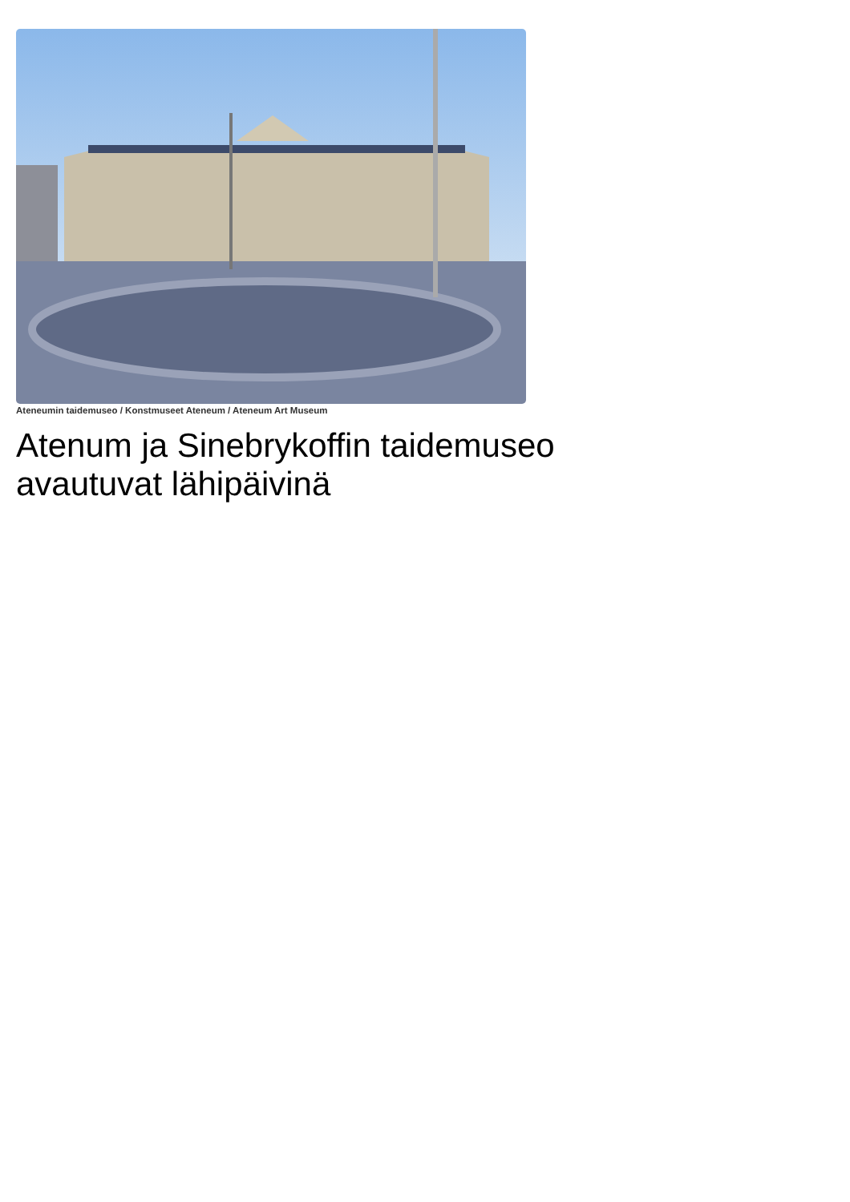Ateneumin taidemuseo / Konstmuseet Ateneum / Ateneum Art Museum
Atenum ja Sinebrykoffin taidemuseo avautuvat lähipäivinä